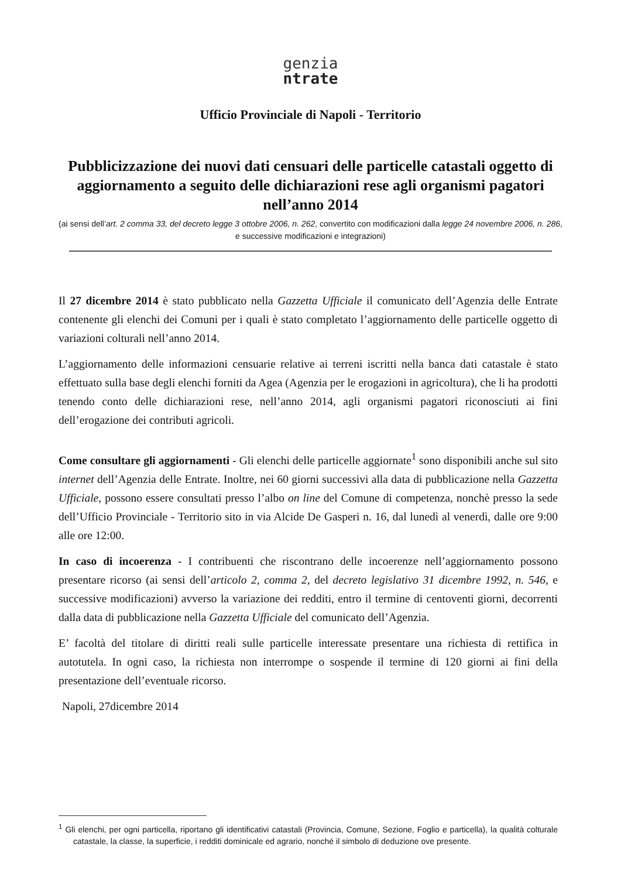genzia
ntrate
Ufficio Provinciale di Napoli - Territorio
Pubblicizzazione dei nuovi dati censuari delle particelle catastali oggetto di aggiornamento a seguito delle dichiarazioni rese agli organismi pagatori nell’anno 2014
(ai sensi dell’art. 2 comma 33, del decreto legge 3 ottobre 2006, n. 262, convertito con modificazioni dalla legge 24 novembre 2006, n. 286, e successive modificazioni e integrazioni)
Il 27 dicembre 2014 è stato pubblicato nella Gazzetta Ufficiale il comunicato dell’Agenzia delle Entrate contenente gli elenchi dei Comuni per i quali è stato completato l’aggiornamento delle particelle oggetto di variazioni colturali nell’anno 2014.
L’aggiornamento delle informazioni censuarie relative ai terreni iscritti nella banca dati catastale è stato effettuato sulla base degli elenchi forniti da Agea (Agenzia per le erogazioni in agricoltura), che li ha prodotti tenendo conto delle dichiarazioni rese, nell’anno 2014, agli organismi pagatori riconosciuti ai fini dell’erogazione dei contributi agricoli.
Come consultare gli aggiornamenti - Gli elenchi delle particelle aggiornate<sup>1</sup> sono disponibili anche sul sito internet dell’Agenzia delle Entrate. Inoltre, nei 60 giorni successivi alla data di pubblicazione nella Gazzetta Ufficiale, possono essere consultati presso l’albo on line del Comune di competenza, nonchè presso la sede dell’Ufficio Provinciale - Territorio sito in via Alcide De Gasperi n. 16, dal lunedì al venerdì, dalle ore 9:00 alle ore 12:00.
In caso di incoerenza - I contribuenti che riscontrano delle incoerenze nell’aggiornamento possono presentare ricorso (ai sensi dell’articolo 2, comma 2, del decreto legislativo 31 dicembre 1992, n. 546, e successive modificazioni) avverso la variazione dei redditi, entro il termine di centoventi giorni, decorrenti dalla data di pubblicazione nella Gazzetta Ufficiale del comunicato dell’Agenzia.
E’ facoltà del titolare di diritti reali sulle particelle interessate presentare una richiesta di rettifica in autotutela. In ogni caso, la richiesta non interrompe o sospende il termine di 120 giorni ai fini della presentazione dell’eventuale ricorso.
Napoli, 27dicembre 2014
<sup>1</sup> Gli elenchi, per ogni particella, riportano gli identificativi catastali (Provincia, Comune, Sezione, Foglio e particella), la qualità colturale catastale, la classe, la superficie, i redditi dominicale ed agrario, nonché il simbolo di deduzione ove presente.